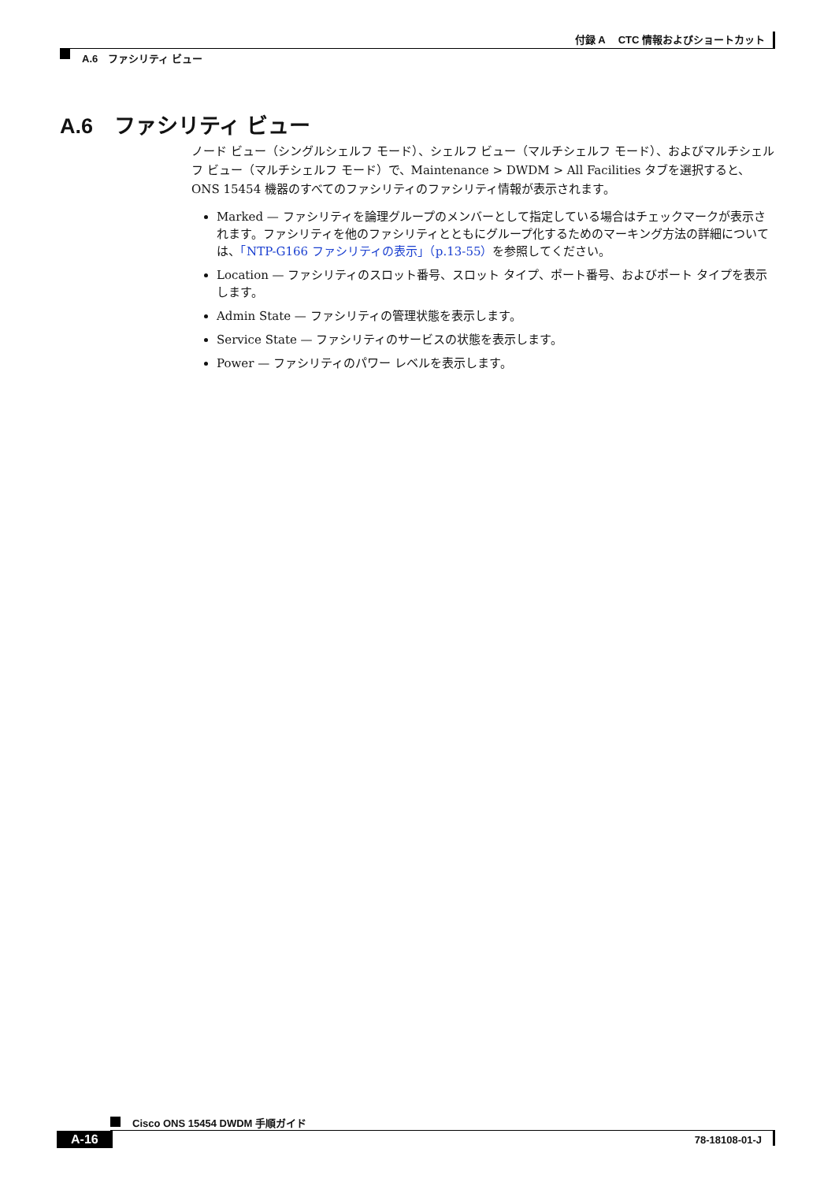付録 A　 CTC 情報およびショートカット
A.6　ファシリティ ビュー
A.6　ファシリティ ビュー
ノード ビュー（シングルシェルフ モード）、シェルフ ビュー（マルチシェルフ モード）、およびマルチシェルフ ビュー（マルチシェルフ モード）で、Maintenance > DWDM > All Facilities タブを選択すると、ONS 15454 機器のすべてのファシリティのファシリティ情報が表示されます。
Marked — ファシリティを論理グループのメンバーとして指定している場合はチェックマークが表示されます。ファシリティを他のファシリティとともにグループ化するためのマーキング方法の詳細については、「NTP-G166 ファシリティの表示」（p.13-55）を参照してください。
Location — ファシリティのスロット番号、スロット タイプ、ポート番号、およびポート タイプを表示します。
Admin State — ファシリティの管理状態を表示します。
Service State — ファシリティのサービスの状態を表示します。
Power — ファシリティのパワー レベルを表示します。
Cisco ONS 15454 DWDM 手順ガイド
A-16 78-18108-01-J